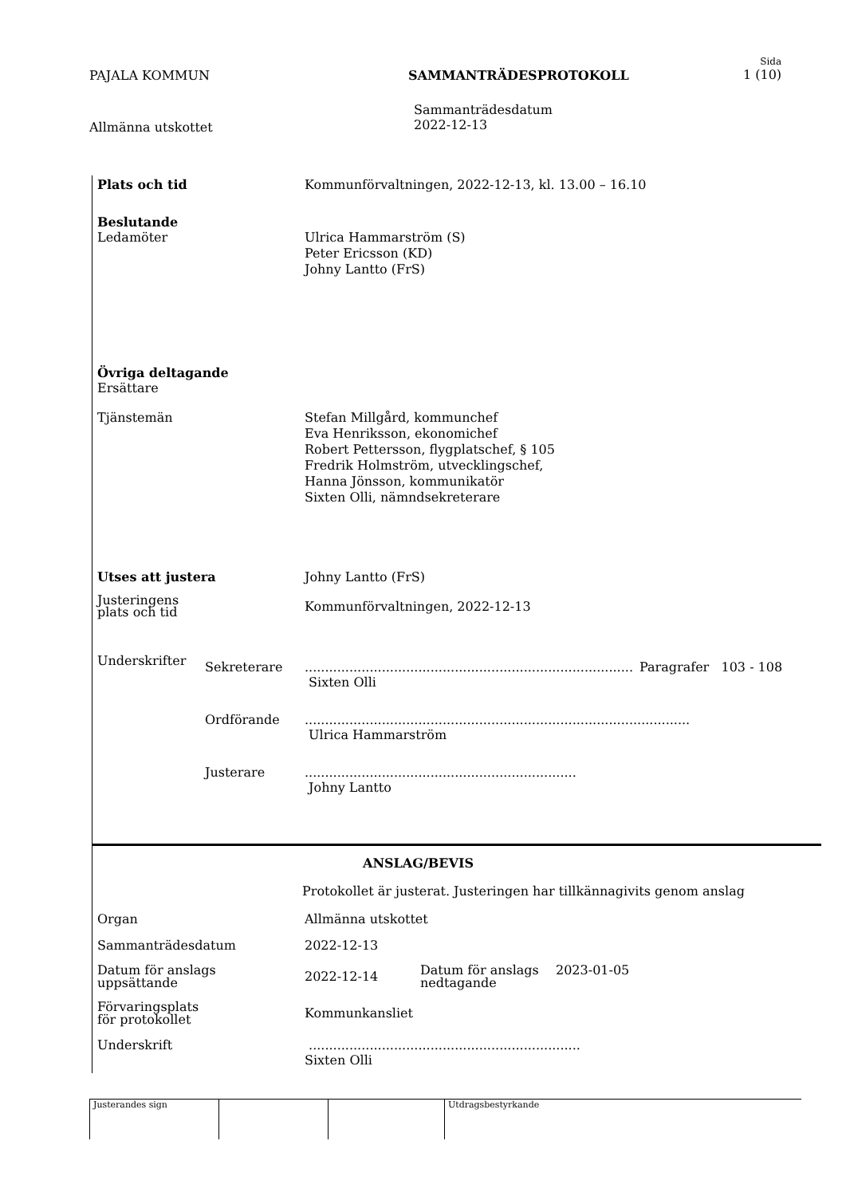PAJALA KOMMUN SAMMANTRÄDESPROTOKOLL
Sida
1 (10)
Allmänna utskottet
Sammanträdesdatum
2022-12-13
Plats och tid Kommunförvaltningen, 2022-12-13, kl. 13.00 – 16.10
Beslutande
Ledamöter Ulrica Hammarström (S)
Peter Ericsson (KD)
Johny Lantto (FrS)
Övriga deltagande
Ersättare
Tjänstemän Stefan Millgård, kommunchef
Eva Henriksson, ekonomichef
Robert Pettersson, flygplatschef, § 105
Fredrik Holmström, utvecklingschef,
Hanna Jönsson, kommunikatör
Sixten Olli, nämndsekreterare
Utses att justera Johny Lantto (FrS)
Justeringens
plats och tid
Kommunförvaltningen, 2022-12-13
Underskrifter
Sekreterare .................................................................................
Sixten Olli
Paragrafer 103 - 108
Ordförande ...............................................................................................
Ulrica Hammarström
Justerare ...................................................................
Johny Lantto
ANSLAG/BEVIS
Protokollet är justerat. Justeringen har tillkännagivits genom anslag
Organ Allmänna utskottet
Sammanträdesdatum 2022-12-13
Datum för anslags
uppsättande
2022-12-14
Datum för anslags
nedtagande
2023-01-05
Förvaringsplats
för protokollet
Kommunkansliet
Underskrift ...................................................................
Sixten Olli
Justerandes sign Utdragsbestyrkande